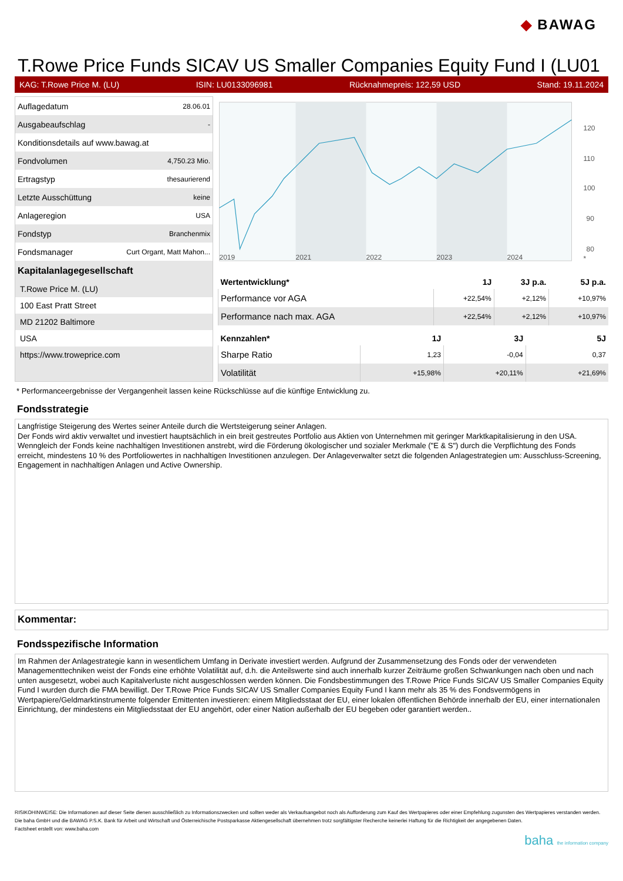◆ BAWAG
T.Rowe Price Funds SICAV US Smaller Companies Equity Fund I (LU01
KAG: T.Rowe Price M. (LU) ISIN: LU0133096981 Rücknahmepreis: 122,59 USD Stand: 19.11.2024
| Auflagedatum | 28.06.01 |
| Ausgabeaufschlag | - |
| Konditionsdetails auf www.bawag.at | |
| Fondvolumen | 4,750.23 Mio. |
| Ertragstyp | thesaurierend |
| Letzte Ausschüttung | keine |
| Anlageregion | USA |
| Fondstyp | Branchenmix |
| Fondsmanager | Curt Organt, Matt Mahon... |
Kapitalanlagegesellschaft
T.Rowe Price M. (LU)
100 East Pratt Street
MD 21202 Baltimore
USA
https://www.troweprice.com
120
110
100
90
80
2019
2021
2022
2023
2024
*
| Wertentwicklung* | 1J | 3J p.a. | 5J p.a. |
| --- | --- | --- | --- |
| Performance vor AGA | +22,54% | +2,12% | +10,97% |
| Performance nach max. AGA | +22,54% | +2,12% | +10,97% |
| Kennzahlen* | 1J | 3J | 5J |
| --- | --- | --- | --- |
| Sharpe Ratio | 1,23 | -0,04 | 0,37 |
| Volatilität | +15,98% | +20,11% | +21,69% |
* Performanceergebnisse der Vergangenheit lassen keine Rückschlüsse auf die künftige Entwicklung zu.
Fondsstrategie
Langfristige Steigerung des Wertes seiner Anteile durch die Wertsteigerung seiner Anlagen.
Der Fonds wird aktiv verwaltet und investiert hauptsächlich in ein breit gestreutes Portfolio aus Aktien von Unternehmen mit geringer Marktkapitalisierung in den USA. Wenngleich der Fonds keine nachhaltigen Investitionen anstrebt, wird die Förderung ökologischer und sozialer Merkmale ("E & S") durch die Verpflichtung des Fonds erreicht, mindestens 10 % des Portfoliowertes in nachhaltigen Investitionen anzulegen. Der Anlageverwalter setzt die folgenden Anlagestrategien um: Ausschluss-Screening, Engagement in nachhaltigen Anlagen und Active Ownership.
Kommentar:
Fondsspezifische Information
Im Rahmen der Anlagestrategie kann in wesentlichem Umfang in Derivate investiert werden. Aufgrund der Zusammensetzung des Fonds oder der verwendeten Managementtechniken weist der Fonds eine erhöhte Volatilität auf, d.h. die Anteilswerte sind auch innerhalb kurzer Zeiträume großen Schwankungen nach oben und nach unten ausgesetzt, wobei auch Kapitalverluste nicht ausgeschlossen werden können. Die Fondsbestimmungen des T.Rowe Price Funds SICAV US Smaller Companies Equity Fund I wurden durch die FMA bewilligt. Der T.Rowe Price Funds SICAV US Smaller Companies Equity Fund I kann mehr als 35 % des Fondsvermögens in Wertpapiere/Geldmarktinstrumente folgender Emittenten investieren: einem Mitgliedsstaat der EU, einer lokalen öffentlichen Behörde innerhalb der EU, einer internationalen Einrichtung, der mindestens ein Mitgliedsstaat der EU angehört, oder einer Nation außerhalb der EU begeben oder garantiert werden..
RISIKOHINWEISE: Die Informationen auf dieser Seite dienen ausschließlich zu Informationszwecken und sollten weder als Verkaufsangebot noch als Aufforderung zum Kauf des Wertpapieres oder einer Empfehlung zugunsten des Wertpapieres verstanden werden. Die baha GmbH und die BAWAG P.S.K. Bank für Arbeit und Wirtschaft und Österreichische Postsparkasse Aktiengesellschaft übernehmen trotz sorgfältigster Recherche keinerlei Haftung für die Richtigkeit der angegebenen Daten.
Factsheet erstellt von: www.baha.com
baha the information company